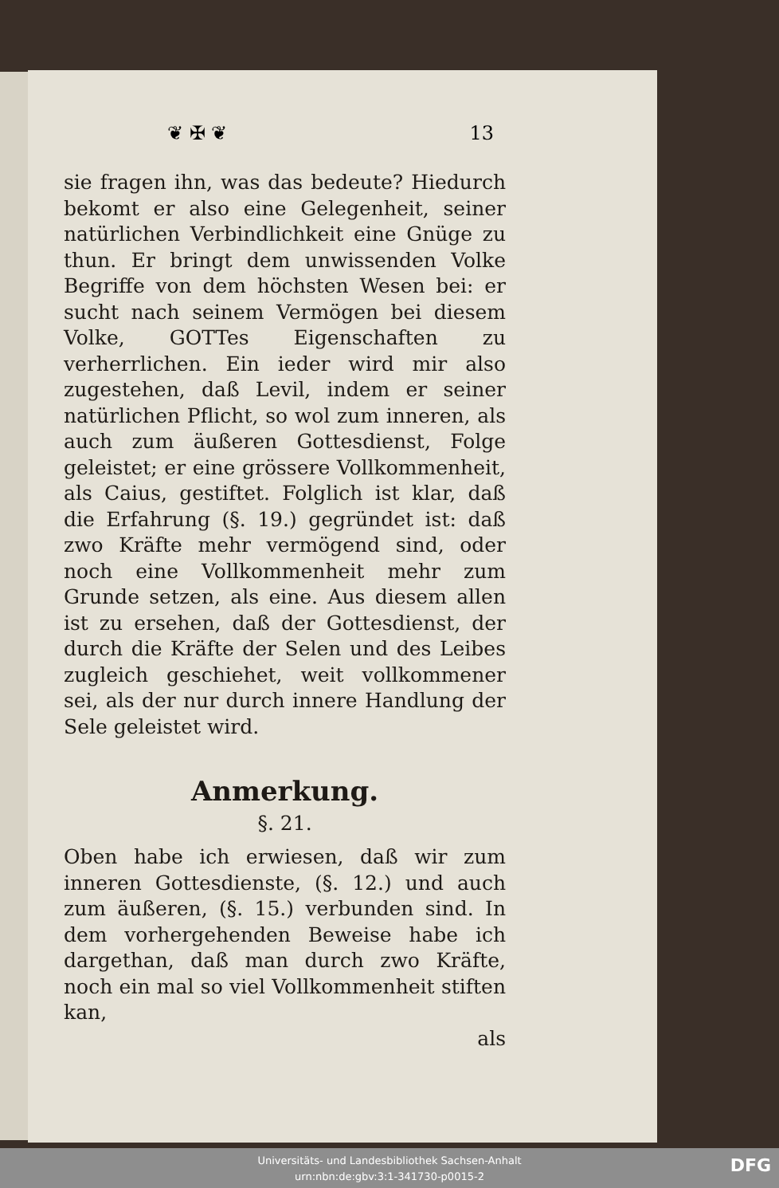❦ ✠ ❦ 13
sie fragen ihn, was das bedeute? Hiedurch bekomt er also eine Gelegenheit, seiner natürlichen Verbindlichkeit eine Gnüge zu thun. Er bringt dem unwissenden Volke Begriffe von dem höchsten Wesen bei: er sucht nach seinem Vermögen bei diesem Volke, GOTTes Eigenschaften zu verherrlichen. Ein ieder wird mir also zugestehen, daß Levil, indem er seiner natürlichen Pflicht, so wol zum inneren, als auch zum äußeren Gottesdienst, Folge geleistet; er eine grössere Vollkommenheit, als Caius, gestiftet. Folglich ist klar, daß die Erfahrung (§. 19.) gegründet ist: daß zwo Kräfte mehr vermögend sind, oder noch eine Vollkommenheit mehr zum Grunde setzen, als eine. Aus diesem allen ist zu ersehen, daß der Gottesdienst, der durch die Kräfte der Selen und des Leibes zugleich geschiehet, weit vollkommener sei, als der nur durch innere Handlung der Sele geleistet wird.
Anmerkung.
§. 21.
Oben habe ich erwiesen, daß wir zum inneren Gottesdienste, (§. 12.) und auch zum äußeren, (§. 15.) verbunden sind. In dem vorhergehenden Beweise habe ich dargethan, daß man durch zwo Kräfte, noch ein mal so viel Vollkommenheit stiften kan,
als
Universitäts- und Landesbibliothek Sachsen-Anhalt
urn:nbn:de:gbv:3:1-341730-p0015-2
DFG